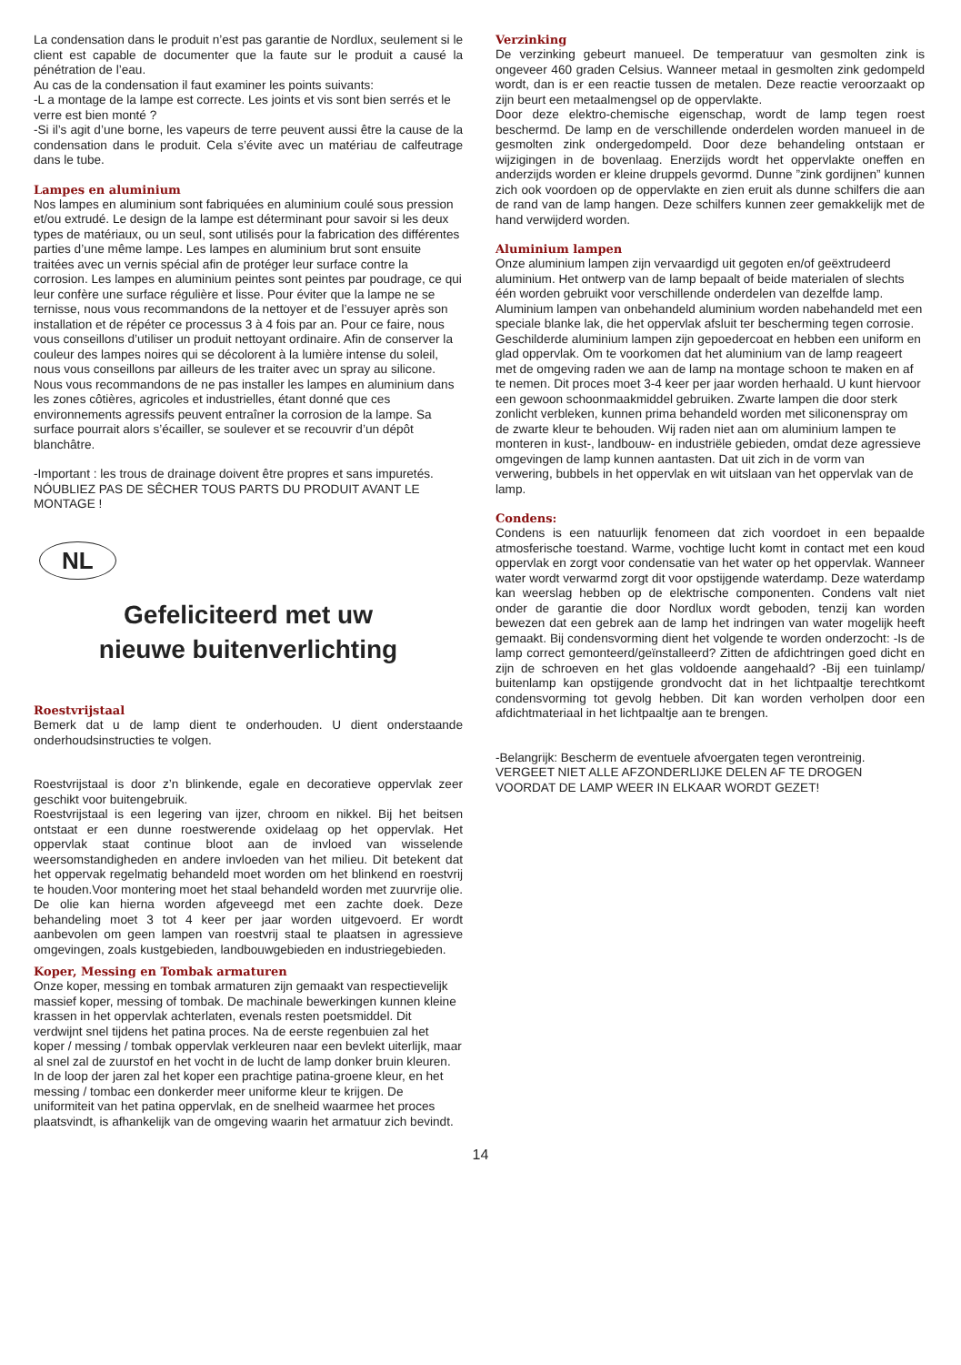La condensation dans le produit n’est pas garantie de Nordlux, seulement si le client est capable de documenter que la faute sur le produit a causé la pénétration de l’eau.
Au cas de la condensation il faut examiner les points suivants:
-L a montage de la lampe est correcte. Les joints et vis sont bien serrés et le verre est bien monté ?
-Si il’s agit d’une borne, les vapeurs de terre peuvent aussi être la cause de la condensation dans le produit. Cela s’évite avec un matériau de calfeutrage dans le tube.
Lampes en aluminium
Nos lampes en aluminium sont fabriquées en aluminium coulé sous pression et/ou extrudé. Le design de la lampe est déterminant pour savoir si les deux types de matériaux, ou un seul, sont utilisés pour la fabrication des différentes parties d’une même lampe. Les lampes en aluminium brut sont ensuite traitées avec un vernis spécial afin de protéger leur surface contre la corrosion. Les lampes en aluminium peintes sont peintes par poudrage, ce qui leur confère une surface régulière et lisse. Pour éviter que la lampe ne se ternisse, nous vous recommandons de la nettoyer et de l’essuyer après son installation et de répéter ce processus 3 à 4 fois par an. Pour ce faire, nous vous conseillons d’utiliser un produit nettoyant ordinaire. Afin de conserver la couleur des lampes noires qui se décolorent à la lumière intense du soleil, nous vous conseillons par ailleurs de les traiter avec un spray au silicone. Nous vous recommandons de ne pas installer les lampes en aluminium dans les zones côtières, agricoles et industrielles, étant donné que ces environnements agressifs peuvent entraîner la corrosion de la lampe. Sa surface pourrait alors s’écailler, se soulever et se recouvrir d’un dépôt blanchâtre.
-Important : les trous de drainage doivent être propres et sans impuretés.
NÓUBLIEZ PAS DE SÊCHER TOUS PARTS DU PRODUIT AVANT LE MONTAGE !
NL
Gefeliciteerd met uw
nieuwe buitenverlichting
Roestvrijstaal
Bemerk dat u de lamp dient te onderhouden. U dient onderstaande onderhoudsinstructies te volgen.
Roestvrijstaal is door z’n blinkende, egale en decoratieve oppervlak zeer geschikt voor buitengebruik.
Roestvrijstaal is een legering van ijzer, chroom en nikkel. Bij het beitsen ontstaat er een dunne roestwerende oxidelaag op het oppervlak. Het oppervlak staat continue bloot aan de invloed van wisselende weersomstandigheden en andere invloeden van het milieu. Dit betekent dat het oppervak regelmatig behandeld moet worden om het blinkend en roestvrij te houden.Voor montering moet het staal behandeld worden met zuurvrije olie. De olie kan hierna worden afgeveegd met een zachte doek. Deze behandeling moet 3 tot 4 keer per jaar worden uitgevoerd. Er wordt aanbevolen om geen lampen van roestvrij staal te plaatsen in agressieve omgevingen, zoals kustgebieden, landbouwgebieden en industriegebieden.
Koper, Messing en Tombak armaturen
Onze koper, messing en tombak armaturen zijn gemaakt van respectievelijk massief koper, messing of tombak. De machinale bewerkingen kunnen kleine krassen in het oppervlak achterlaten, evenals resten poetsmiddel. Dit verdwijnt snel tijdens het patina proces. Na de eerste regenbuien zal het koper / messing / tombak oppervlak verkleuren naar een bevlekt uiterlijk, maar al snel zal de zuurstof en het vocht in de lucht de lamp donker bruin kleuren. In de loop der jaren zal het koper een prachtige patina-groene kleur, en het messing / tombac een donkerder meer uniforme kleur te krijgen. De uniformiteit van het patina oppervlak, en de snelheid waarmee het proces plaatsvindt, is afhankelijk van de omgeving waarin het armatuur zich bevindt.
Verzinking
De verzinking gebeurt manueel. De temperatuur van gesmolten zink is ongeveer 460 graden Celsius. Wanneer metaal in gesmolten zink gedompeld wordt, dan is er een reactie tussen de metalen. Deze reactie veroorzaakt op zijn beurt een metaalmengsel op de oppervlakte.
Door deze elektro-chemische eigenschap, wordt de lamp tegen roest beschermd. De lamp en de verschillende onderdelen worden manueel in de gesmolten zink ondergedompeld. Door deze behandeling ontstaan er wijzigingen in de bovenlaag. Enerzijds wordt het oppervlak­te oneffen en anderzijds worden er kleine druppels gevormd. Dunne ”zink gordijnen” kunnen zich ook voordoen op de oppervlakte en zien eruit als dunne schilfers die aan de rand van de lamp hangen. Deze schilfers kunnen zeer gemakkelijk met de hand verwijderd worden.
Aluminium lampen
Onze aluminium lampen zijn vervaardigd uit gegoten en/of geëxtrudeerd aluminium. Het ontwerp van de lamp bepaalt of beide materialen of slechts één worden gebruikt voor verschillende onderdelen van dezelfde lamp. Aluminium lampen van onbehandeld aluminium worden nabehandeld met een speciale blanke lak, die het oppervlak afsluit ter bescherming tegen corrosie. Geschilderde aluminium lampen zijn gepoedercoat en hebben een uniform en glad oppervlak. Om te voorkomen dat het aluminium van de lamp reageert met de omgeving raden we aan de lamp na montage schoon te maken en af te nemen. Dit proces moet 3-4 keer per jaar worden herhaald. U kunt hiervoor een gewoon schoonmaakmiddel gebruiken. Zwarte lampen die door sterk zonlicht verbleken, kunnen prima behandeld worden met siliconenspray om de zwarte kleur te behouden. Wij raden niet aan om aluminium lampen te monteren in kust-, landbouw- en industriële gebieden, omdat deze agressieve omgevingen de lamp kunnen aantasten. Dat uit zich in de vorm van verwering, bubbels in het oppervlak en wit uitslaan van het oppervlak van de lamp.
Condens:
Condens is een natuurlijk fenomeen dat zich voordoet in een bepaalde atmosferische toestand. Warme, vochtige lucht komt in contact met een koud oppervlak en zorgt voor condensatie van het water op het oppervlak. Wanneer water wordt verwarmd zorgt dit voor opstijgende waterdamp. Deze waterdamp kan weerslag hebben op de elektrische componenten. Condens valt niet onder de garantie die door Nordlux wordt geboden, tenzij kan worden bewezen dat een gebrek aan de lamp het indringen van water mogelijk heeft gemaakt. Bij condensvor­ming dient het volgende te worden onderzocht: -Is de lamp correct gemonteerd/geïnstalleerd? Zitten de afdichtringen goed dicht en zijn de schroeven en het glas voldoende aangehaald? -Bij een tuinlamp/ buitenlamp kan opstijgende grondvocht dat in het lichtpaaltje terecht­komt condensvorming tot gevolg hebben. Dit kan worden verholpen door een afdichtmateriaal in het lichtpaaltje aan te brengen.
-Belangrijk: Bescherm de eventuele afvoergaten tegen verontreinig.
VERGEET NIET ALLE AFZONDERLIJKE DELEN AF TE DROGEN VOORDAT DE LAMP WEER IN ELKAAR WORDT GEZET!
14